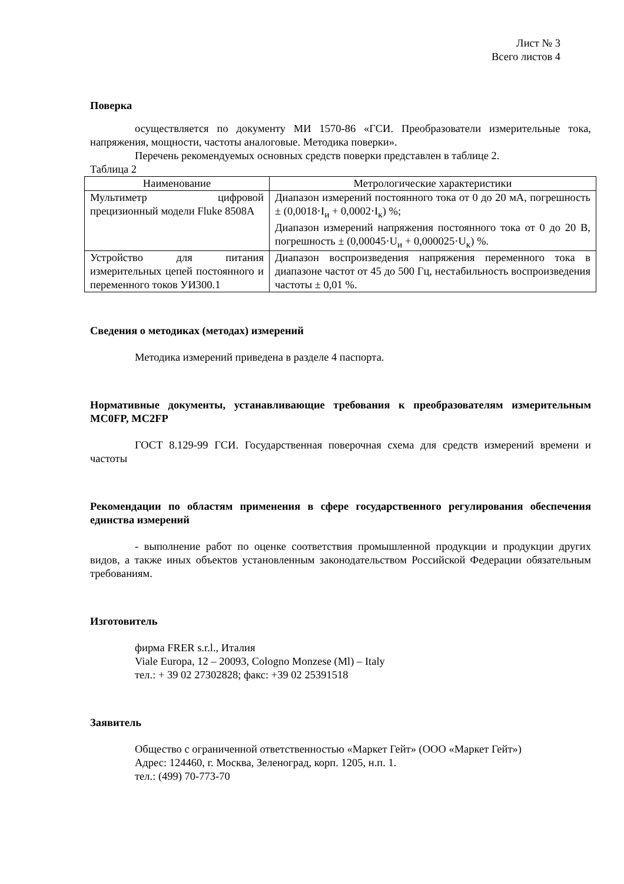Лист № 3
Всего листов 4
Поверка
осуществляется по документу МИ 1570-86 «ГСИ. Преобразователи измерительные тока, напряжения, мощности, частоты аналоговые. Методика поверки».
Перечень рекомендуемых основных средств поверки представлен в таблице 2.
Таблица 2
| Наименование | Метрологические характеристики |
| --- | --- |
| Мультиметр цифровой прецизионный модели Fluke 8508A | Диапазон измерений постоянного тока от 0 до 20 мА, погрешность ± (0,0018·I<sub>и</sub> + 0,0002·I<sub>к</sub>) %; Диапазон измерений напряжения постоянного тока от 0 до 20 В, погрешность ± (0,00045·U<sub>и</sub> + 0,000025·U<sub>к</sub>) %. |
| Устройство для питания измерительных цепей постоянного и переменного токов УИ300.1 | Диапазон воспроизведения напряжения переменного тока в диапазоне частот от 45 до 500 Гц, нестабильность воспроизведения частоты ± 0,01 %. |
Сведения о методиках (методах) измерений
Методика измерений приведена в разделе 4 паспорта.
Нормативные документы, устанавливающие требования к преобразователям измерительным MC0FP, MC2FP
ГОСТ 8.129-99 ГСИ. Государственная поверочная схема для средств измерений времени и частоты
Рекомендации по областям применения в сфере государственного регулирования обеспечения единства измерений
- выполнение работ по оценке соответствия промышленной продукции и продукции других видов, а также иных объектов установленным законодательством Российской Федерации обязательным требованиям.
Изготовитель
фирма FRER s.r.l., Италия
Viale Europa, 12 – 20093, Cologno Monzese (Ml) – Italy
тел.: + 39 02 27302828; факс: +39 02 25391518
Заявитель
Общество с ограниченной ответственностью «Маркет Гейт» (ООО «Маркет Гейт»)
Адрес: 124460, г. Москва, Зеленоград, корп. 1205, н.п. 1.
тел.: (499) 70-773-70